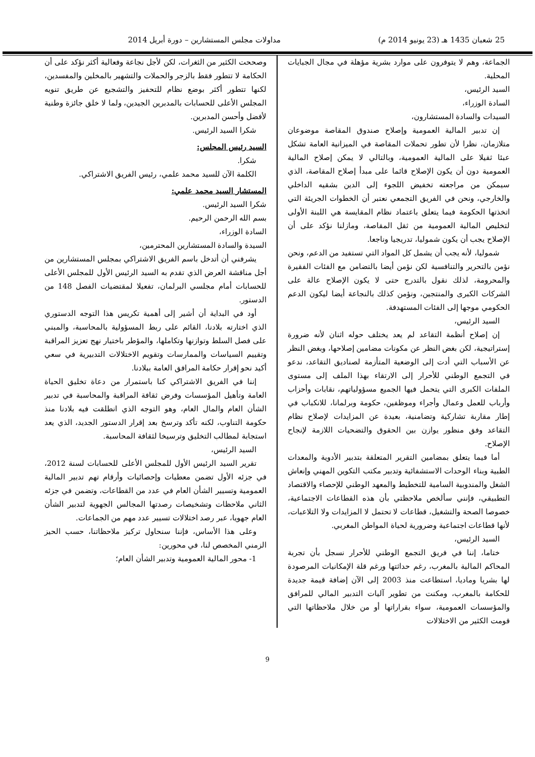25 شعبان 1435 هـ (23 يونيو 2014 م) مداولات مجلس المستشارين – دورة أبريل 2014
الجماعة، وهم لا يتوفرون على موارد بشرية مؤهلة في مجال الجبايات المحلية.
السيد الرئيس،
السادة الوزراء،
السيدات والسادة المستشارون،
إن تدبير المالية العمومية وإصلاح صندوق المقاصة موضوعان متلازمان، نظرا لأن تطور تحملات المقاصة في الميزانية العامة تشكل عبئا ثقيلا على المالية العمومية، وبالتالي لا يمكن إصلاح المالية العمومية دون أن يكون الإصلاح قائما على مبدأ إصلاح المقاصة، الذي سيمكن من مراجعته تخفيض اللجوء إلى الدين بشقيه الداخلي والخارجي، ونحن في الفريق التجمعي نعتبر أن الخطوات الجريئة التي اتخذتها الحكومة فيما يتعلق باعتماد نظام المقايسة هي اللبنة الأولى لتخليص المالية العمومية من ثقل المقاصة، ومازلنا نؤكد على أن الإصلاح يجب أن يكون شموليا، تدريجيا وناجعا.
شموليا، لأنه يجب أن يشمل كل المواد التي تستفيد من الدعم، ونحن نؤمن بالتحرير والتنافسية لكن نؤمن أيضا بالتضامن مع الفئات الفقيرة والمحرومة، لذلك نقول بالتدرج حتى لا يكون الإصلاح عالة على الشركات الكبرى والمنتجين، ونؤمن كذلك بالنجاعة أيضا ليكون الدعم الحكومي موجها إلى الفئات المستهدفة.
السيد الرئيس،
إن إصلاح أنظمة التقاعد لم يعد يختلف حوله اثنان لأنه ضرورة إستراتيجية، لكن بغض النظر عن مكونات مضامين إصلاحها، وبغض النظر عن الأسباب التي أدت إلى الوضعية المتأزمة لصناديق التقاعد، ندعو في التجمع الوطني للأحرار إلى الارتقاء بهذا الملف إلى مستوى الملفات الكبرى التي يتحمل فيها الجميع مسؤولياتهم، نقابات وأحزاب وأرباب للعمل وعمال وأجراء وموظفين، حكومة وبرلمانا، للانكباب في إطار مقاربة تشاركية وتضامنية، بعيدة عن المزايدات لإصلاح نظام التقاعد وفق منظور يوازن بين الحقوق والتضحيات اللازمة لإنجاح الإصلاح.
أما فيما يتعلق بمضامين التقرير المتعلقة بتدبير الأدوية والمعدات الطبية وبناء الوحدات الاستشفائية وتدبير مكتب التكوين المهني وإنعاش الشغل والمندوبية السامية للتخطيط والمعهد الوطني للإحصاء والاقتصاد التطبيقي، فإنني سألخص ملاحظتي بأن هذه القطاعات الاجتماعية، خصوصا الصحة والتشغيل، قطاعات لا تحتمل لا المزايدات ولا التلاعبات، لأنها قطاعات اجتماعية وضرورية لحياة المواطن المغربي.
السيد الرئيس،
ختاما، إننا في فريق التجمع الوطني للأحرار نسجل بأن تجربة المحاكم المالية بالمغرب، رغم حداثتها ورغم قلة الإمكانيات المرصودة لها بشريا وماديا، استطاعت منذ 2003 إلى الآن إضافة قيمة جديدة للحكامة بالمغرب، ومكنت من تطوير آليات التدبير المالي للمرافق والمؤسسات العمومية، سواء بقراراتها أو من خلال ملاحظاتها التي قومت الكثير من الاختلالات
وصححت الكثير من الثغرات، لكن لأجل نجاعة وفعالية أكثر نؤكد على أن الحكامة لا تتطور فقط بالزجر والحملات والتشهير بالمخلين والمفسدين، لكنها تتطور أكثر بوضع نظام للتحفيز والتشجيع عن طريق تنويه المجلس الأعلى للحسابات بالمدبرين الجيدين، ولما لا خلق جائزة وطنية لأفضل وأحسن المدبرين.
شكرا السيد الرئيس.
السيد رئيس المجلس:
شكرا.
الكلمة الآن للسيد محمد علمي، رئيس الفريق الاشتراكي.
المستشار السيد محمد علمي:
شكرا السيد الرئيس.
بسم الله الرحمن الرحيم.
السادة الوزراء،
السيدة والسادة المستشارين المحترمين،
يشرفني أن أتدخل باسم الفريق الاشتراكي بمجلس المستشارين من أجل مناقشة العرض الذي تقدم به السيد الرئيس الأول للمجلس الأعلى للحسابات أمام مجلسي البرلمان، تفعيلا لمقتضيات الفصل 148 من الدستور.
أود في البداية أن أشير إلى أهمية تكريس هذا التوجه الدستوري الذي اختارته بلادنا، القائم على ربط المسؤولية بالمحاسبة، والمبني على فصل السلط وتوازنها وتكاملها، والمؤطر باختيار نهج تعزيز المراقبة وتقييم السياسات والممارسات وتقويم الاختلالات التدبيرية في سعي أكيد نحو إقرار حكامة المرافق العامة ببلادنا.
إننا في الفريق الاشتراكي كنا باستمرار من دعاة تخليق الحياة العامة وتأهيل المؤسسات وفرض ثقافة المراقبة والمحاسبة في تدبير الشأن العام والمال العام، وهو التوجه الذي انطلقت فيه بلادنا منذ حكومة التناوب، لكنه تأكد وترسخ بعد إقرار الدستور الجديد، الذي يعد استجابة لمطالب التخليق وترسيخا لثقافة المحاسبة.
السيد الرئيس،
تقرير السيد الرئيس الأول للمجلس الأعلى للحسابات لسنة 2012، في جزئه الأول تضمن معطيات وإحصائيات وأرقام تهم تدبير المالية العمومية وتسيير الشأن العام في عدد من القطاعات، وتضمن في جزئه الثاني ملاحظات وتشخيصات رصدتها المجالس الجهوية لتدبير الشأن العام جهويا، عبر رصد اختلالات تسيير عدد مهم من الجماعات.
وعلى هذا الأساس، فإننا سنحاول تركيز ملاحظاتنا، حسب الحيز الزمني المخصص لنا، في محورين:
1- محور المالية العمومية وتدبير الشأن العام؛
9